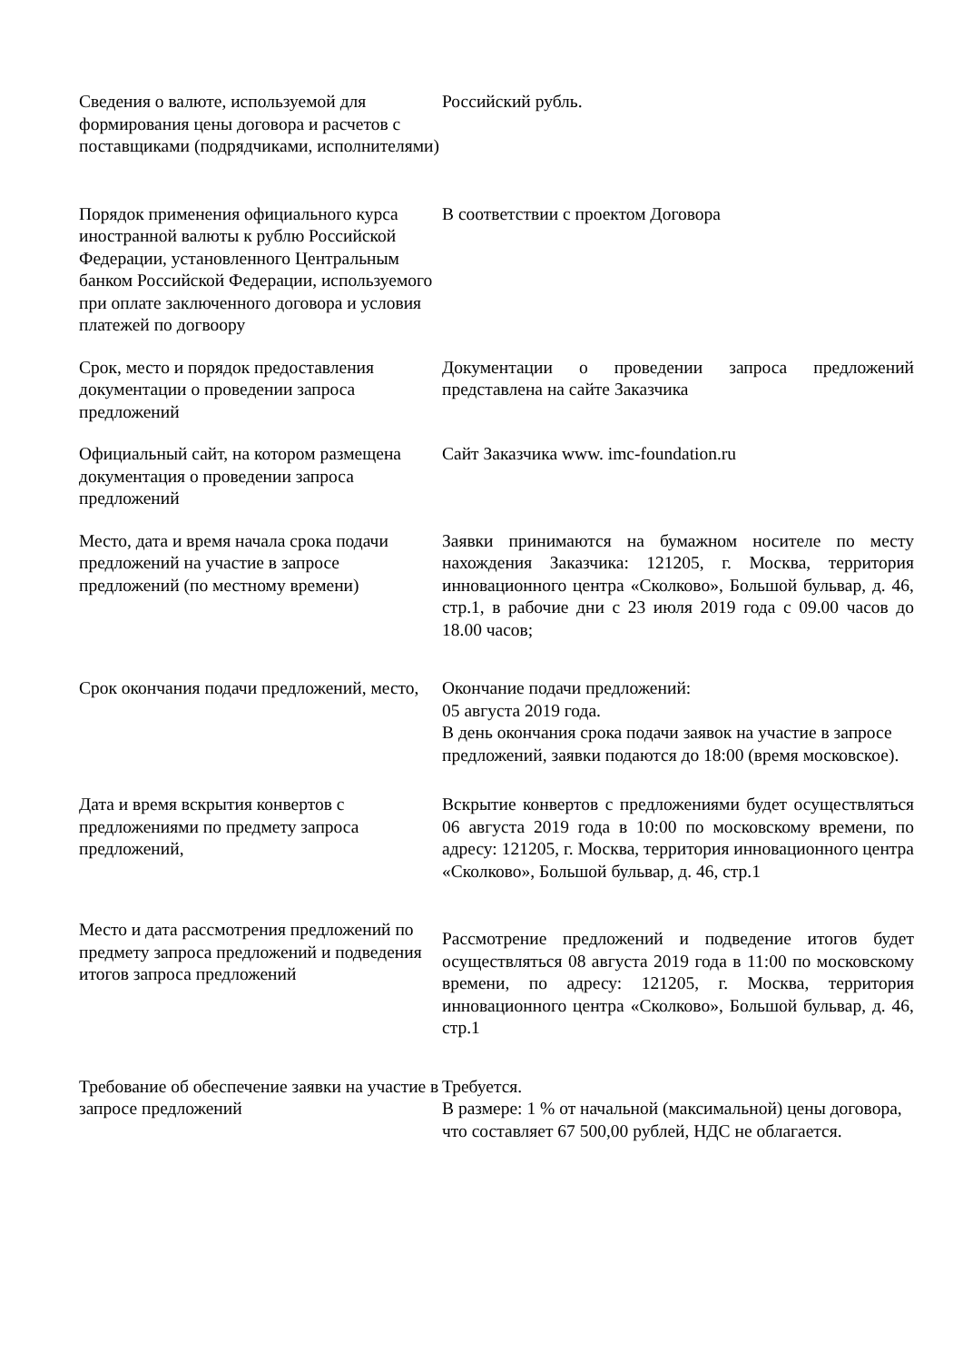| Сведения о валюте, используемой для формирования цены договора и расчетов с поставщиками (подрядчиками, исполнителями) | Российский рубль. |
| Порядок применения официального курса иностранной валюты к рублю Российской Федерации, установленного Центральным банком Российской Федерации, используемого при оплате заключенного договора и условия платежей по догвоору | В соответствии с проектом Договора |
| Срок, место и порядок предоставления документации о проведении запроса предложений | Документации о проведении запроса предложений представлена на сайте Заказчика |
| Официальный сайт, на котором размещена документация о проведении запроса предложений | Сайт Заказчика www. imc-foundation.ru |
| Место, дата и время начала срока подачи предложений на участие в запросе предложений (по местному времени) | Заявки принимаются на бумажном носителе по месту нахождения Заказчика: 121205, г. Москва, территория инновационного центра «Сколково», Большой бульвар, д. 46, стр.1, в рабочие дни с 23 июля 2019 года с 09.00 часов до 18.00 часов; |
| Срок окончания подачи предложений, место, | Окончание подачи предложений: 05 августа 2019 года. В день окончания срока подачи заявок на участие в запросе предложений, заявки подаются до 18:00 (время московское). |
| Дата и время вскрытия конвертов с предложениями по предмету запроса предложений, | Вскрытие конвертов с предложениями будет осуществляться 06 августа 2019 года в 10:00 по московскому времени, по адресу: 121205, г. Москва, территория инновационного центра «Сколково», Большой бульвар, д. 46, стр.1 |
| Место и дата рассмотрения предложений по предмету запроса предложений и подведения итогов запроса предложений | Рассмотрение предложений и подведение итогов будет осуществляться 08 августа 2019 года в 11:00 по московскому времени, по адресу: 121205, г. Москва, территория инновационного центра «Сколково», Большой бульвар, д. 46, стр.1 |
| Требование об обеспечение заявки на участие в запросе предложений | Требуется. В размере: 1 % от начальной (максимальной) цены договора, что составляет 67 500,00 рублей, НДС не облагается. |